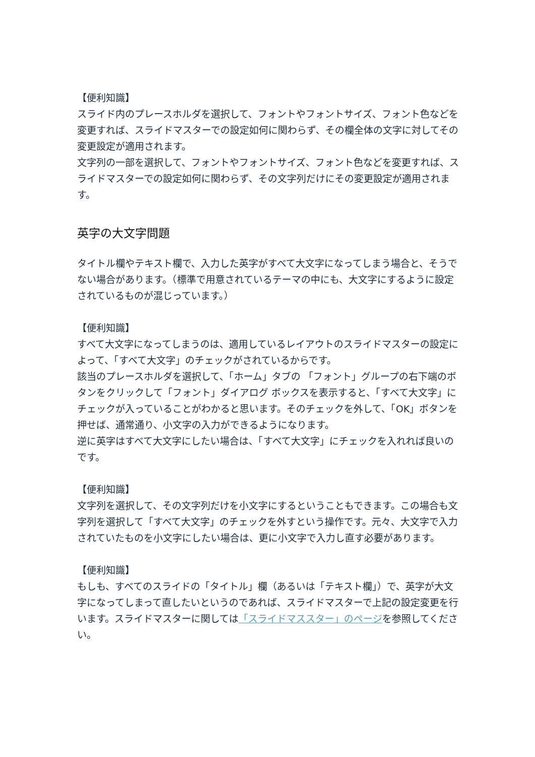【便利知識】
スライド内のプレースホルダを選択して、フォントやフォントサイズ、フォント色などを変更すれば、スライドマスターでの設定如何に関わらず、その欄全体の文字に対してその変更設定が適用されます。
文字列の一部を選択して、フォントやフォントサイズ、フォント色などを変更すれば、スライドマスターでの設定如何に関わらず、その文字列だけにその変更設定が適用されます。
英字の大文字問題
タイトル欄やテキスト欄で、入力した英字がすべて大文字になってしまう場合と、そうでない場合があります。（標準で用意されているテーマの中にも、大文字にするように設定されているものが混じっています。）
【便利知識】
すべて大文字になってしまうのは、適用しているレイアウトのスライドマスターの設定によって、「すべて大文字」のチェックがされているからです。
該当のプレースホルダを選択して、「ホーム」タブの 「フォント」グループの右下端のボタンをクリックして「フォント」ダイアログ ボックスを表示すると、「すべて大文字」にチェックが入っていることがわかると思います。そのチェックを外して、「OK」ボタンを押せば、通常通り、小文字の入力ができるようになります。
逆に英字はすべて大文字にしたい場合は、「すべて大文字」にチェックを入れれば良いのです。
【便利知識】
文字列を選択して、その文字列だけを小文字にするということもできます。この場合も文字列を選択して「すべて大文字」のチェックを外すという操作です。元々、大文字で入力されていたものを小文字にしたい場合は、更に小文字で入力し直す必要があります。
【便利知識】
もしも、すべてのスライドの「タイトル」欄（あるいは「テキスト欄」）で、英字が大文字になってしまって直したいというのであれば、スライドマスターで上記の設定変更を行います。スライドマスターに関しては「スライドマススター」のページを参照してください。